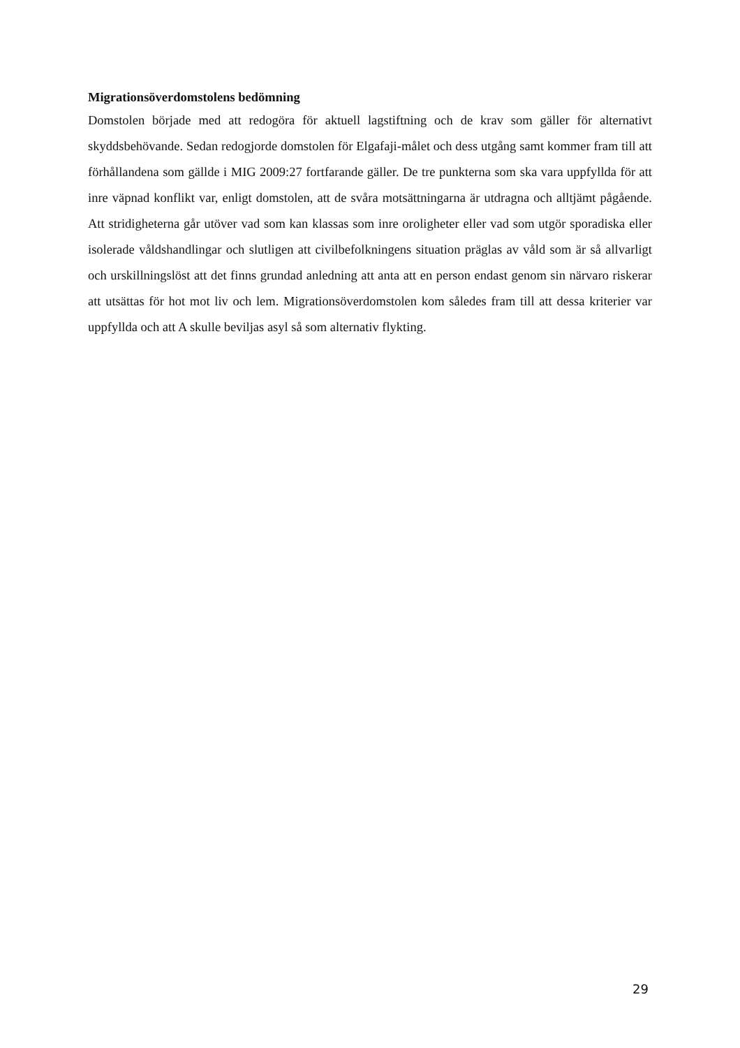Migrationsöverdomstolens bedömning
Domstolen började med att redogöra för aktuell lagstiftning och de krav som gäller för alternativt skyddsbehövande. Sedan redogjorde domstolen för Elgafaji-målet och dess utgång samt kommer fram till att förhållandena som gällde i MIG 2009:27 fortfarande gäller. De tre punkterna som ska vara uppfyllda för att inre väpnad konflikt var, enligt domstolen, att de svåra motsättningarna är utdragna och alltjämt pågående. Att stridigheterna går utöver vad som kan klassas som inre oroligheter eller vad som utgör sporadiska eller isolerade våldshandlingar och slutligen att civilbefolkningens situation präglas av våld som är så allvarligt och urskillningslöst att det finns grundad anledning att anta att en person endast genom sin närvaro riskerar att utsättas för hot mot liv och lem. Migrationsöverdomstolen kom således fram till att dessa kriterier var uppfyllda och att A skulle beviljas asyl så som alternativ flykting.
29